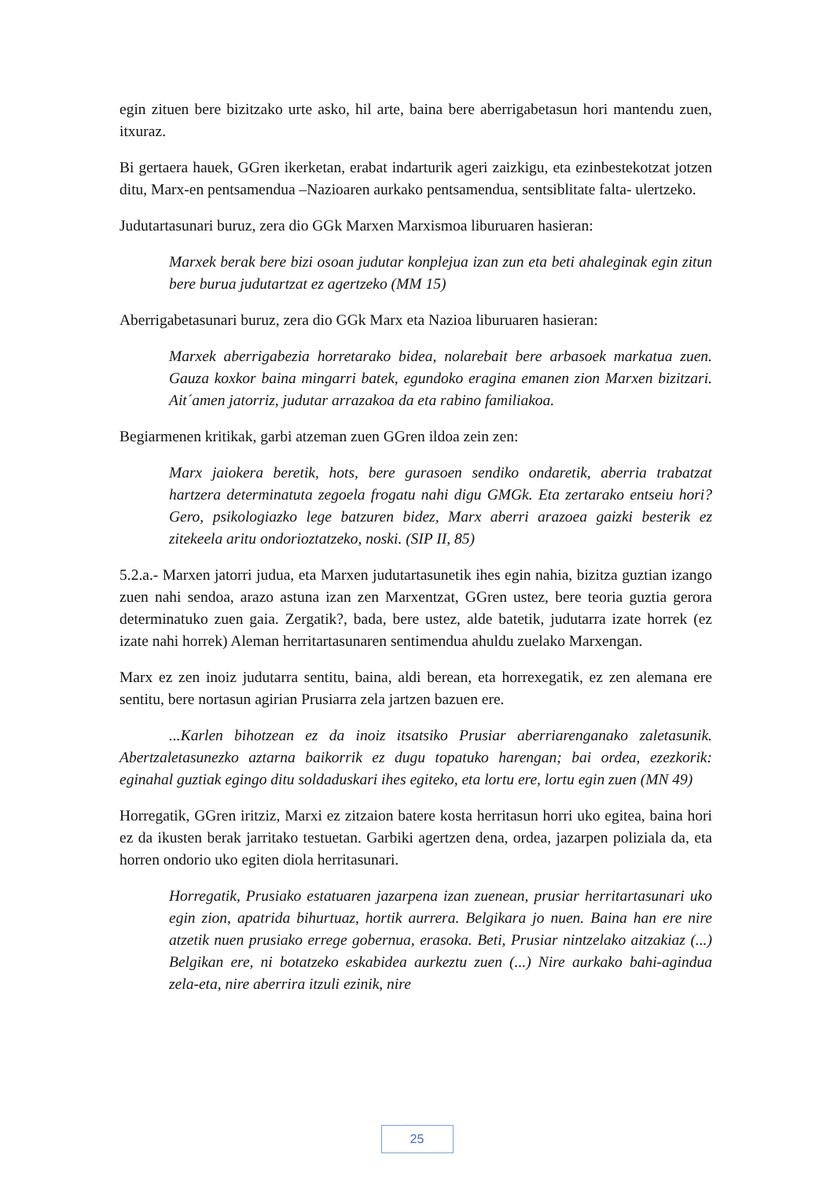egin zituen bere bizitzako urte asko, hil arte, baina bere aberrigabetasun hori mantendu zuen, itxuraz.
Bi gertaera hauek, GGren ikerketan, erabat indarturik ageri zaizkigu, eta ezinbestekotzat jotzen ditu, Marx-en pentsamendua –Nazioaren aurkako pentsamendua, sentsiblitate falta- ulertzeko.
Judutartasunari buruz, zera dio GGk Marxen Marxismoa liburuaren hasieran:
Marxek berak bere bizi osoan judutar konplejua izan zun eta beti ahaleginak egin zitun bere burua judutartzat ez agertzeko (MM 15)
Aberrigabetasunari buruz, zera dio GGk Marx eta Nazioa liburuaren hasieran:
Marxek aberrigabezia horretarako bidea, nolarebait bere arbasoek markatua zuen. Gauza koxkor baina mingarri batek, egundoko eragina emanen zion Marxen bizitzari. Ait´amen jatorriz, judutar arrazakoa da eta rabino familiakoa.
Begiarmenen kritikak, garbi atzeman zuen GGren ildoa zein zen:
Marx jaiokera beretik, hots, bere gurasoen sendiko ondaretik, aberria trabatzat hartzera determinatuta zegoela frogatu nahi digu GMGk. Eta zertarako entseiu hori? Gero, psikologiazko lege batzuren bidez, Marx aberri arazoea gaizki besterik ez zitekeela aritu ondorioztatzeko, noski. (SIP II, 85)
5.2.a.- Marxen jatorri judua, eta Marxen judutartasunetik ihes egin nahia, bizitza guztian izango zuen nahi sendoa, arazo astuna izan zen Marxentzat, GGren ustez, bere teoria guztia gerora determinatuko zuen gaia. Zergatik?, bada, bere ustez, alde batetik, judutarra izate horrek (ez izate nahi horrek) Aleman herritartasunaren sentimendua ahuldu zuelako Marxengan.
Marx ez zen inoiz judutarra sentitu, baina, aldi berean, eta horrexegatik, ez zen alemana ere sentitu, bere nortasun agirian Prusiarra zela jartzen bazuen ere.
...Karlen bihotzean ez da inoiz itsatsiko Prusiar aberriarenganako zaletasunik. Abertzaletasunezko aztarna baikorrik ez dugu topatuko harengan; bai ordea, ezezkorik: eginahal guztiak egingo ditu soldaduskari ihes egiteko, eta lortu ere, lortu egin zuen (MN 49)
Horregatik, GGren iritziz, Marxi ez zitzaion batere kosta herritasun horri uko egitea, baina hori ez da ikusten berak jarritako testuetan. Garbiki agertzen dena, ordea, jazarpen poliziala da, eta horren ondorio uko egiten diola herritasunari.
Horregatik, Prusiako estatuaren jazarpena izan zuenean, prusiar herritartasunari uko egin zion, apatrida bihurtuaz, hortik aurrera. Belgikara jo nuen. Baina han ere nire atzetik nuen prusiako errege gobernua, erasoka. Beti, Prusiar nintzelako aitzakiaz (...) Belgikan ere, ni botatzeko eskabidea aurkeztu zuen (...) Nire aurkako bahi-agindua zela-eta, nire aberrira itzuli ezinik, nire
25